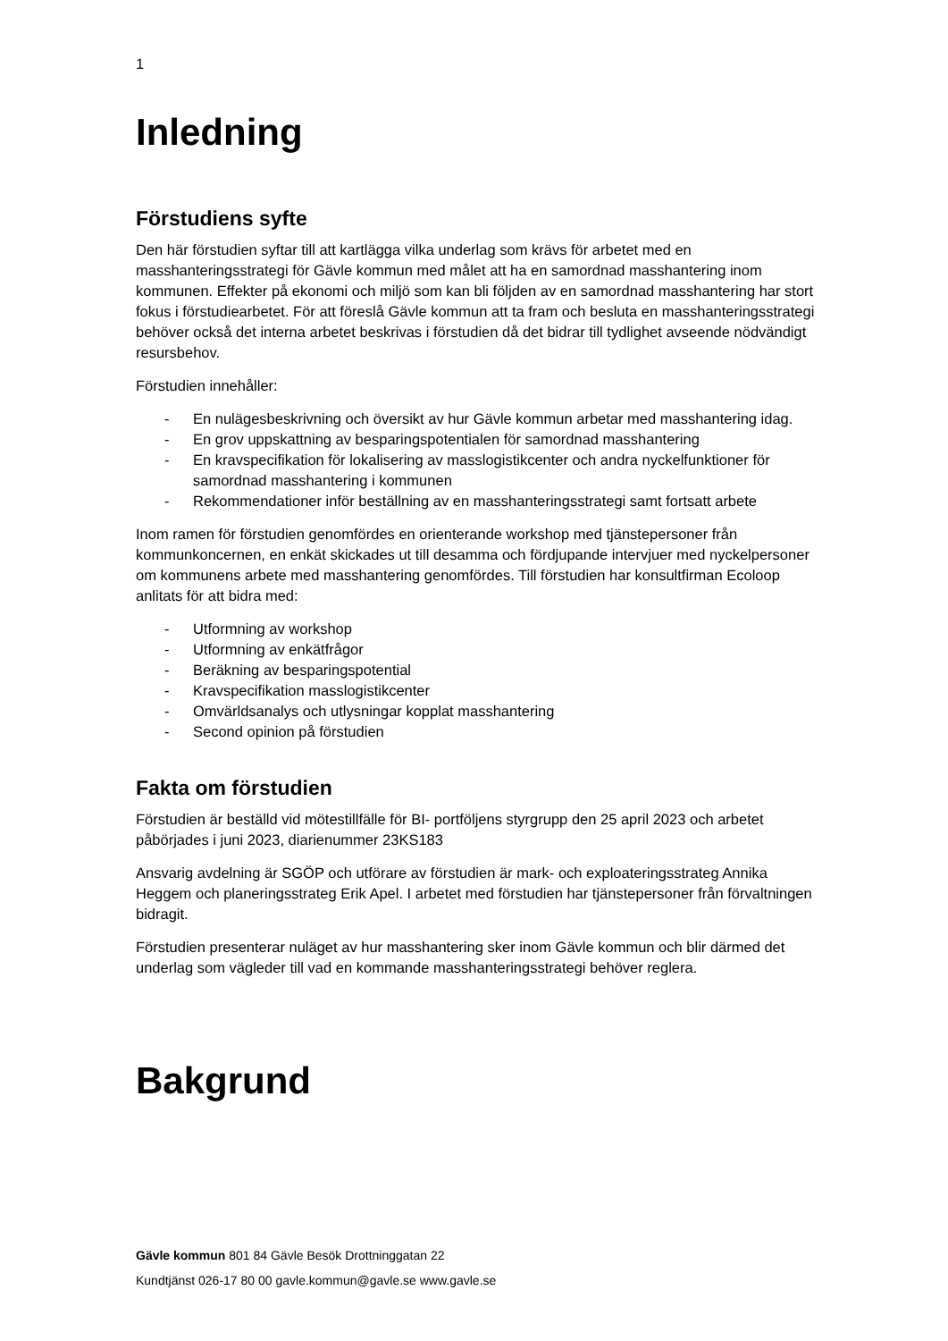1
Inledning
Förstudiens syfte
Den här förstudien syftar till att kartlägga vilka underlag som krävs för arbetet med en masshanteringsstrategi för Gävle kommun med målet att ha en samordnad masshantering inom kommunen. Effekter på ekonomi och miljö som kan bli följden av en samordnad masshantering har stort fokus i förstudiearbetet. För att föreslå Gävle kommun att ta fram och besluta en masshanteringsstrategi behöver också det interna arbetet beskrivas i förstudien då det bidrar till tydlighet avseende nödvändigt resursbehov.
Förstudien innehåller:
- En nulägesbeskrivning och översikt av hur Gävle kommun arbetar med masshantering idag.
- En grov uppskattning av besparingspotentialen för samordnad masshantering
- En kravspecifikation för lokalisering av masslogistikcenter och andra nyckelfunktioner för samordnad masshantering i kommunen
- Rekommendationer inför beställning av en masshanteringsstrategi samt fortsatt arbete
Inom ramen för förstudien genomfördes en orienterande workshop med tjänstepersoner från kommunkoncernen, en enkät skickades ut till desamma och fördjupande intervjuer med nyckelpersoner om kommunens arbete med masshantering genomfördes. Till förstudien har konsultfirman Ecoloop anlitats för att bidra med:
- Utformning av workshop
- Utformning av enkätfrågor
- Beräkning av besparingspotential
- Kravspecifikation masslogistikcenter
- Omvärldsanalys och utlysningar kopplat masshantering
- Second opinion på förstudien
Fakta om förstudien
Förstudien är beställd vid mötestillfälle för BI- portföljens styrgrupp den 25 april 2023 och arbetet påbörjades i juni 2023, diarienummer 23KS183
Ansvarig avdelning är SGÖP och utförare av förstudien är mark- och exploateringsstrateg Annika Heggem och planeringsstrateg Erik Apel. I arbetet med förstudien har tjänstepersoner från förvaltningen bidragit.
Förstudien presenterar nuläget av hur masshantering sker inom Gävle kommun och blir därmed det underlag som vägleder till vad en kommande masshanteringsstrategi behöver reglera.
Bakgrund
Gävle kommun 801 84 Gävle Besök Drottninggatan 22
Kundtjänst 026-17 80 00 gavle.kommun@gavle.se www.gavle.se